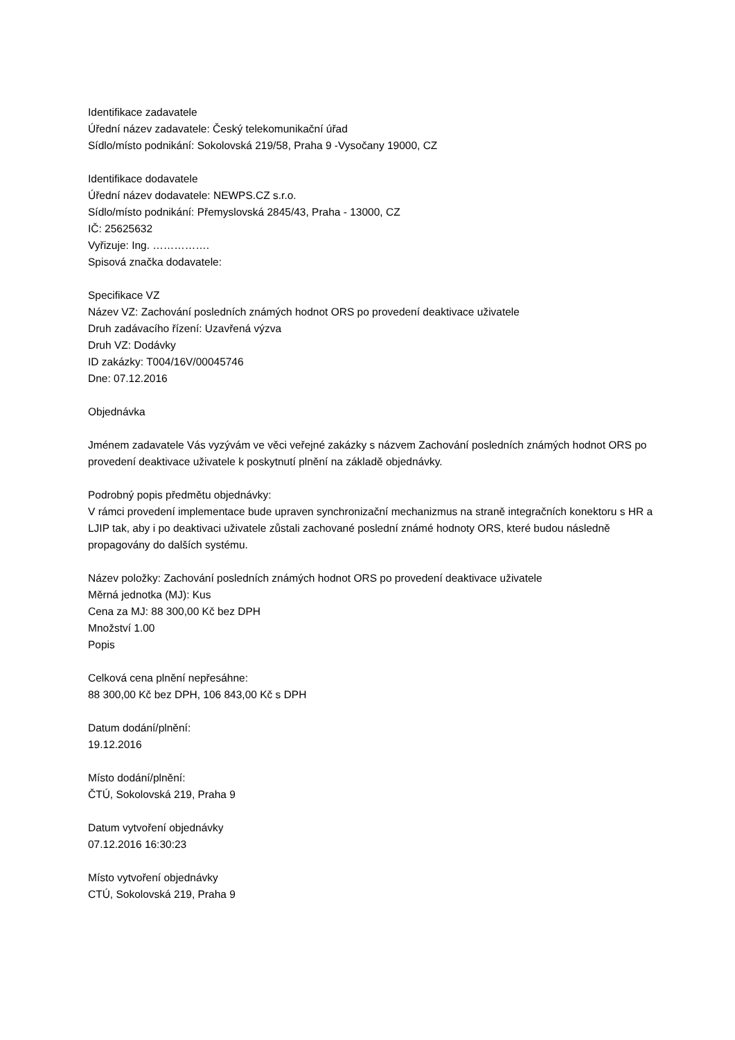Identifikace zadavatele
Úřední název zadavatele: Český telekomunikační úřad
Sídlo/místo podnikání: Sokolovská 219/58, Praha 9 -Vysočany 19000, CZ
Identifikace dodavatele
Úřední název dodavatele: NEWPS.CZ s.r.o.
Sídlo/místo podnikání: Přemyslovská 2845/43, Praha - 13000, CZ
IČ: 25625632
Vyřizuje: Ing. …………….
Spisová značka dodavatele:
Specifikace VZ
Název VZ: Zachování posledních známých hodnot ORS po provedení deaktivace uživatele
Druh zadávacího řízení: Uzavřená výzva
Druh VZ: Dodávky
ID zakázky: T004/16V/00045746
Dne: 07.12.2016
Objednávka
Jménem zadavatele Vás vyzývám ve věci veřejné zakázky s názvem Zachování posledních známých hodnot ORS po provedení deaktivace uživatele k poskytnutí plnění na základě objednávky.
Podrobný popis předmětu objednávky:
V rámci provedení implementace bude upraven synchronizační mechanizmus na straně integračních konektoru s HR a LJIP tak, aby i po deaktivaci uživatele zůstali zachované poslední známé hodnoty ORS, které budou následně propagovány do dalších systému.
Název položky: Zachování posledních známých hodnot ORS po provedení deaktivace uživatele
Měrná jednotka (MJ): Kus
Cena za MJ: 88 300,00 Kč bez DPH
Množství 1.00
Popis
Celková cena plnění nepřesáhne:
88 300,00 Kč bez DPH, 106 843,00 Kč s DPH
Datum dodání/plnění:
19.12.2016
Místo dodání/plnění:
ČTÚ, Sokolovská 219, Praha 9
Datum vytvoření objednávky
07.12.2016 16:30:23
Místo vytvoření objednávky
CTÚ, Sokolovská 219, Praha 9